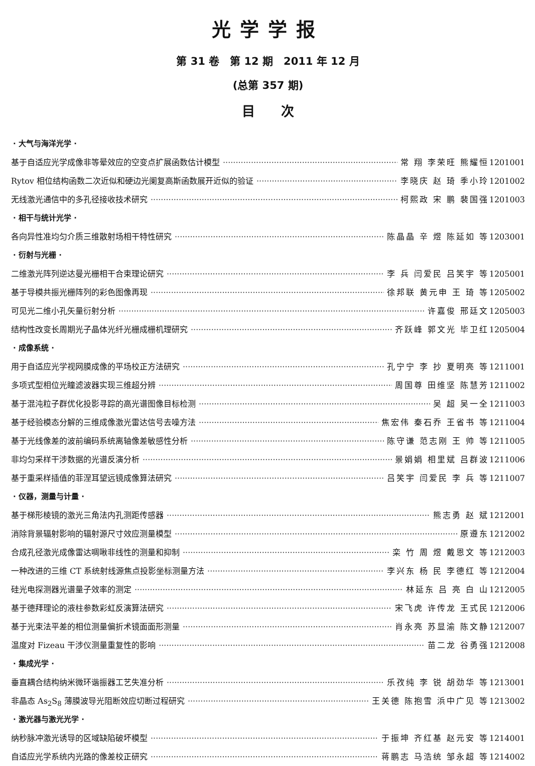光学学报
第 31 卷　第 12 期　2011 年 12 月
(总第 357 期)
目　　次
· 大气与海洋光学 ·
基于自适应光学成像非等晕效应的空变点扩展函数估计模型 常 翔 李荣旺 熊耀恒 1201001
Rytov 相位结构函数二次近似和硬边光阑复高斯函数展开近似的验证 李晓庆 赵 琦 季小玲 1201002
无线激光通信中的多孔径接收技术研究 柯熙政 宋 鹏 裴国强 1201003
· 相干与统计光学 ·
各向异性准均匀介质三维散射场相干特性研究 陈晶晶 辛 煜 陈延如 等 1203001
· 衍射与光栅 ·
二维激光阵列逆达曼光栅相干合束理论研究 李 兵 闫爱民 吕笑宇 等 1205001
基于导模共振光栅阵列的彩色图像再现 徐邦联 黄元申 王 琦 等 1205002
可见光二维小孔矢量衍射分析 许嘉俊 邢廷文 1205003
结构性改变长周期光子晶体光纤光栅成栅机理研究 齐跃峰 郭文光 毕卫红 1205004
· 成像系统 ·
用于自适应光学视网膜成像的平场校正方法研究 孔宁宁 李 抄 夏明亮 等 1211001
多项式型相位光瞳滤波器实现三维超分辨 周国尊 田维坚 陈慧芳 1211002
基于混沌粒子群优化投影寻踪的高光谱图像目标检测 吴 超 吴一全 1211003
基于经验模态分解的三维成像激光雷达信号去噪方法 焦宏伟 秦石乔 王省书 等 1211004
基于光线像差的波前编码系统离轴像差敏感性分析 陈守谦 范志刚 王 帅 等 1211005
非均匀采样干涉数据的光谱反演分析 景娟娟 相里斌 吕群波 1211006
基于重采样插值的菲涅耳望远镜成像算法研究 吕笑宇 闫爱民 李 兵 等 1211007
· 仪器，测量与计量 ·
基于梯形棱镜的激光三角法内孔测距传感器 熊志勇 赵 斌 1212001
消除背景辐射影响的辐射源尺寸效应测量模型 原遵东 1212002
合成孔径激光成像雷达啁啾非线性的测量和抑制 栾 竹 周 煜 戴恩文 等 1212003
一种改进的三维 CT 系统射线源焦点投影坐标测量方法 李兴东 杨 民 李德红 等 1212004
硅光电探测器光谱量子效率的测定 林延东 吕 亮 白 山 1212005
基于德拜理论的液柱参数彩虹反演算法研究 宋飞虎 许传龙 王式民 1212006
基于光束法平差的相位测量偏折术镜面面形测量 肖永亮 苏显渝 陈文静 1212007
温度对 Fizeau 干涉仪测量重复性的影响 苗二龙 谷勇强 1212008
· 集成光学 ·
垂直耦合结构纳米微环谐振器工艺失准分析 乐孜纯 李 锐 胡劲华 等 1213001
非晶态 As<sub>2</sub>S<sub>8</sub> 薄膜波导光阻断效应切断过程研究 王关德 陈抱雪 浜中广见 等 1213002
· 激光器与激光光学 ·
纳秒脉冲激光诱导的区域缺陷破坏模型 于振坤 齐红基 赵元安 等 1214001
自适应光学系统内光路的像差校正研究 蒋鹏志 马浩统 邹永超 等 1214002